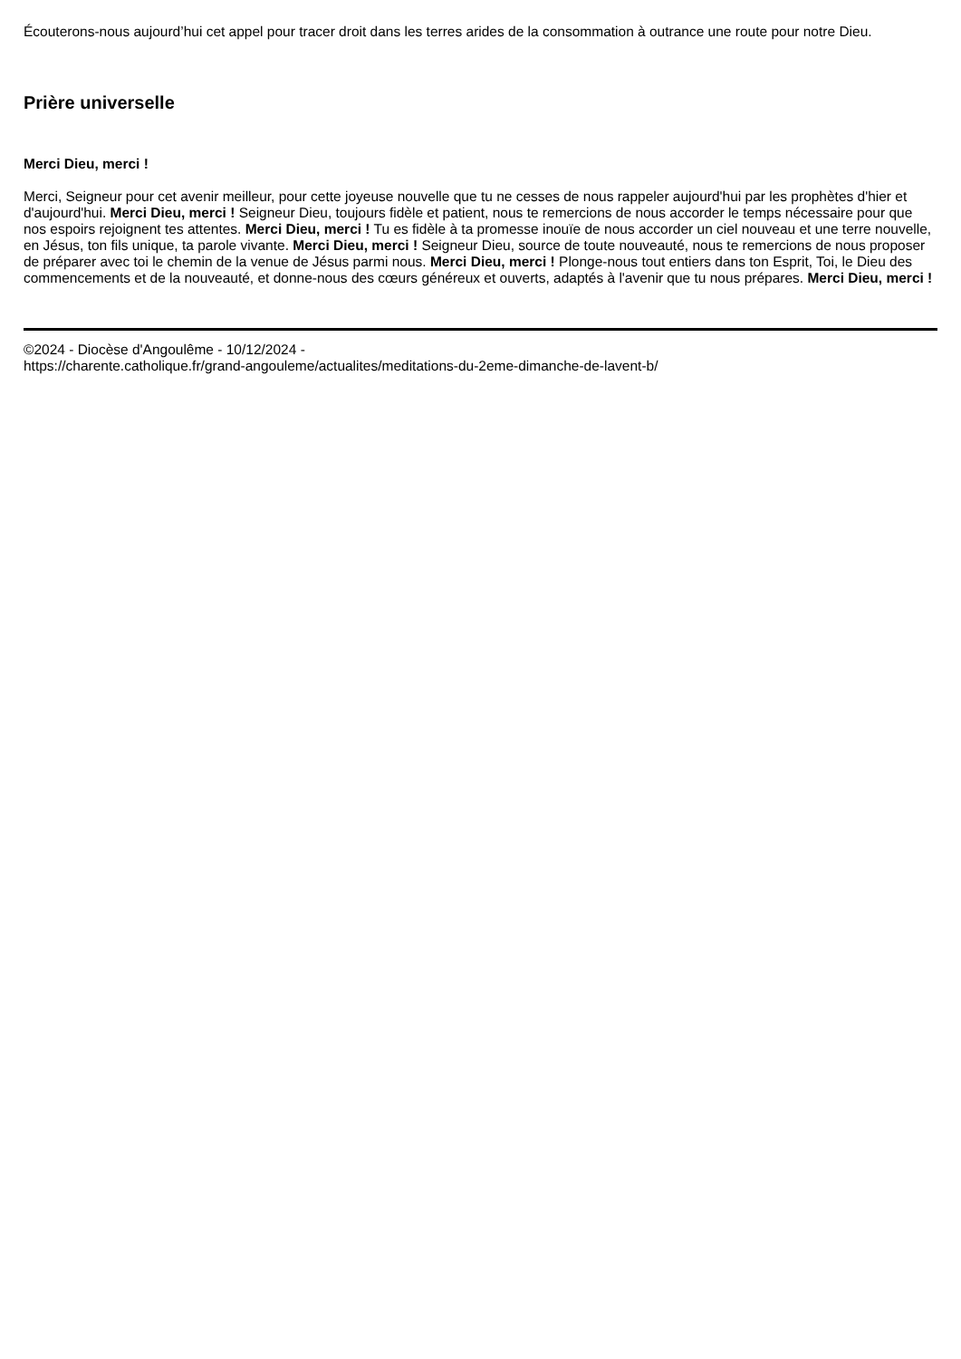Écouterons-nous aujourd’hui cet appel pour tracer droit dans les terres arides de la consommation à outrance une route pour notre Dieu.
Prière universelle
Merci Dieu, merci !
Merci, Seigneur pour cet avenir meilleur, pour cette joyeuse nouvelle que tu ne cesses de nous rappeler aujourd'hui par les prophètes d'hier et d'aujourd'hui. Merci Dieu, merci ! Seigneur Dieu, toujours fidèle et patient, nous te remercions de nous accorder le temps nécessaire pour que nos espoirs rejoignent tes attentes. Merci Dieu, merci ! Tu es fidèle à ta promesse inouïe de nous accorder un ciel nouveau et une terre nouvelle, en Jésus, ton fils unique, ta parole vivante. Merci Dieu, merci ! Seigneur Dieu, source de toute nouveauté, nous te remercions de nous proposer de préparer avec toi le chemin de la venue de Jésus parmi nous. Merci Dieu, merci ! Plonge-nous tout entiers dans ton Esprit, Toi, le Dieu des commencements et de la nouveauté, et donne-nous des cœurs généreux et ouverts, adaptés à l'avenir que tu nous prépares. Merci Dieu, merci !
©2024 - Diocèse d'Angoulême - 10/12/2024 -
https://charente.catholique.fr/grand-angouleme/actualites/meditations-du-2eme-dimanche-de-lavent-b/